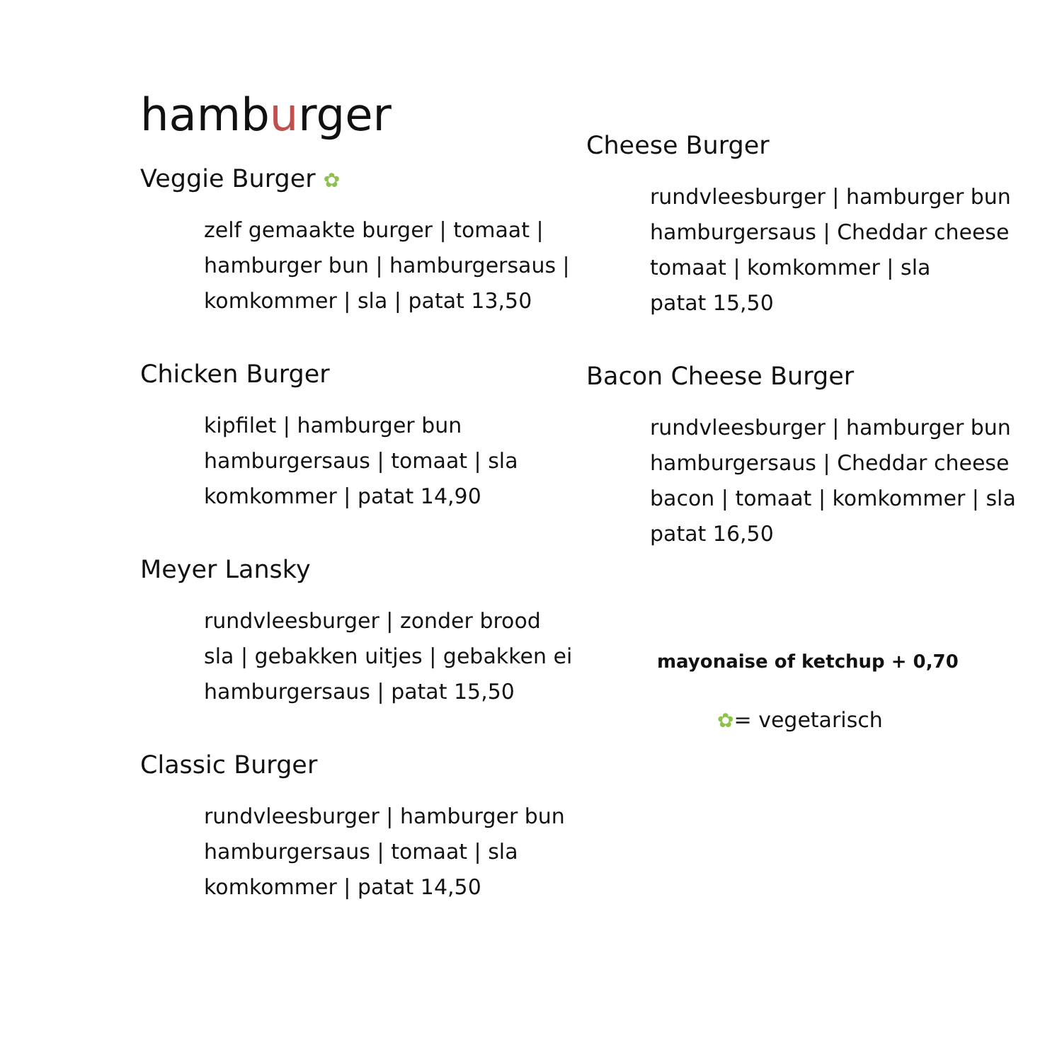hamburger
Veggie Burger ✿
zelf gemaakte burger | tomaat |
hamburger bun | hamburgersaus |
komkommer | sla | patat 13,50
Chicken Burger
kipfilet | hamburger bun
hamburgersaus | tomaat | sla
komkommer | patat 14,90
Meyer Lansky
rundvleesburger | zonder brood
sla | gebakken uitjes | gebakken ei
hamburgersaus | patat 15,50
Classic Burger
rundvleesburger | hamburger bun
hamburgersaus | tomaat | sla
komkommer | patat 14,50
Cheese Burger
rundvleesburger | hamburger bun
hamburgersaus | Cheddar cheese
tomaat | komkommer | sla
patat 15,50
Bacon Cheese Burger
rundvleesburger | hamburger bun
hamburgersaus | Cheddar cheese
bacon | tomaat | komkommer | sla
patat 16,50
mayonaise of ketchup + 0,70
✿= vegetarisch